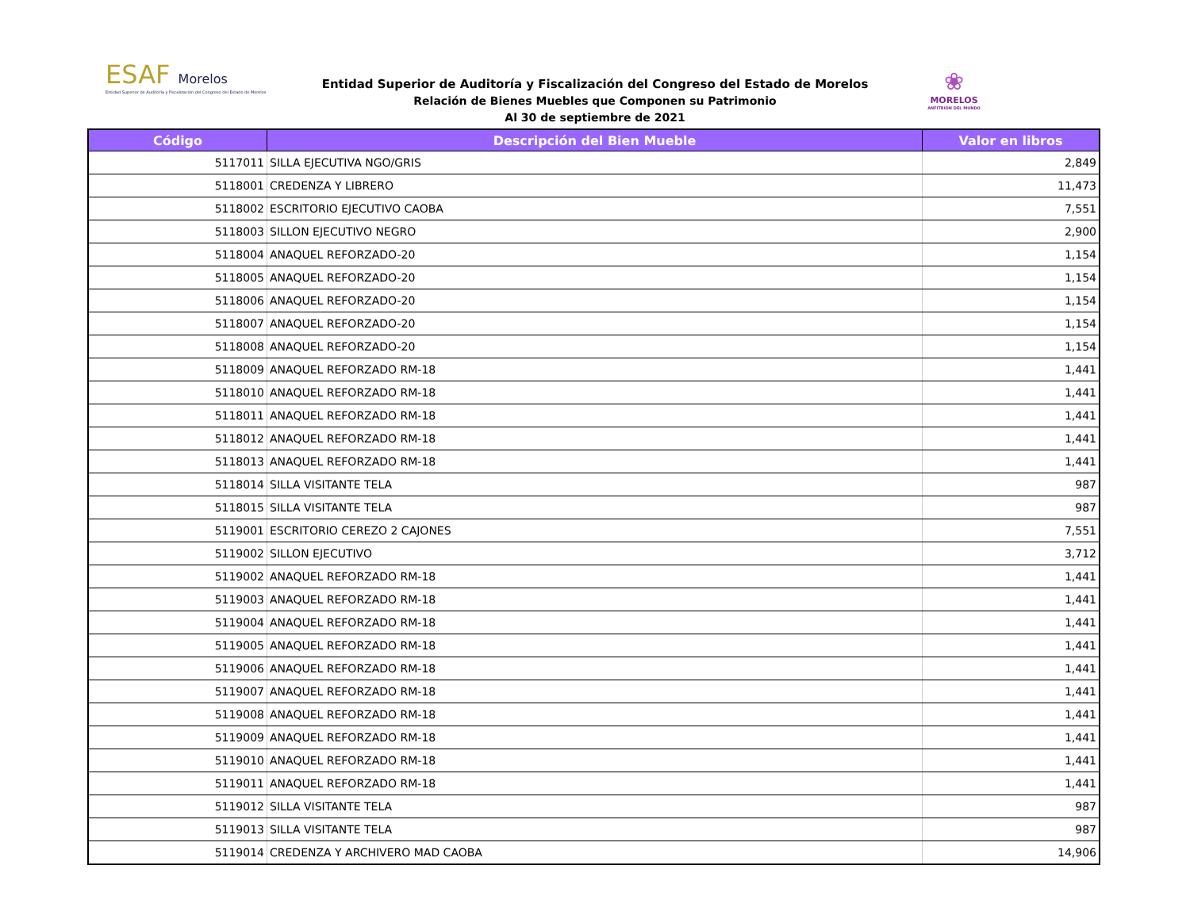ESAF Morelos
Entidad Superior de Auditoría y Fiscalización del Congreso del Estado de Morelos
Entidad Superior de Auditoría y Fiscalización del Congreso del Estado de Morelos
Relación de Bienes Muebles que Componen su Patrimonio
Al 30 de septiembre de 2021
❀
MORELOS
ANFITRIÓN DEL MUNDO
| Código | Descripción del Bien Mueble | Valor en libros |
| --- | --- | --- |
| 5117011 | SILLA EJECUTIVA NGO/GRIS | 2,849 |
| 5118001 | CREDENZA Y LIBRERO | 11,473 |
| 5118002 | ESCRITORIO EJECUTIVO CAOBA | 7,551 |
| 5118003 | SILLON EJECUTIVO NEGRO | 2,900 |
| 5118004 | ANAQUEL REFORZADO-20 | 1,154 |
| 5118005 | ANAQUEL REFORZADO-20 | 1,154 |
| 5118006 | ANAQUEL REFORZADO-20 | 1,154 |
| 5118007 | ANAQUEL REFORZADO-20 | 1,154 |
| 5118008 | ANAQUEL REFORZADO-20 | 1,154 |
| 5118009 | ANAQUEL REFORZADO RM-18 | 1,441 |
| 5118010 | ANAQUEL REFORZADO RM-18 | 1,441 |
| 5118011 | ANAQUEL REFORZADO RM-18 | 1,441 |
| 5118012 | ANAQUEL REFORZADO RM-18 | 1,441 |
| 5118013 | ANAQUEL REFORZADO RM-18 | 1,441 |
| 5118014 | SILLA VISITANTE TELA | 987 |
| 5118015 | SILLA VISITANTE TELA | 987 |
| 5119001 | ESCRITORIO CEREZO 2 CAJONES | 7,551 |
| 5119002 | SILLON EJECUTIVO | 3,712 |
| 5119002 | ANAQUEL REFORZADO RM-18 | 1,441 |
| 5119003 | ANAQUEL REFORZADO RM-18 | 1,441 |
| 5119004 | ANAQUEL REFORZADO RM-18 | 1,441 |
| 5119005 | ANAQUEL REFORZADO RM-18 | 1,441 |
| 5119006 | ANAQUEL REFORZADO RM-18 | 1,441 |
| 5119007 | ANAQUEL REFORZADO RM-18 | 1,441 |
| 5119008 | ANAQUEL REFORZADO RM-18 | 1,441 |
| 5119009 | ANAQUEL REFORZADO RM-18 | 1,441 |
| 5119010 | ANAQUEL REFORZADO RM-18 | 1,441 |
| 5119011 | ANAQUEL REFORZADO RM-18 | 1,441 |
| 5119012 | SILLA VISITANTE TELA | 987 |
| 5119013 | SILLA VISITANTE TELA | 987 |
| 5119014 | CREDENZA Y ARCHIVERO MAD CAOBA | 14,906 |